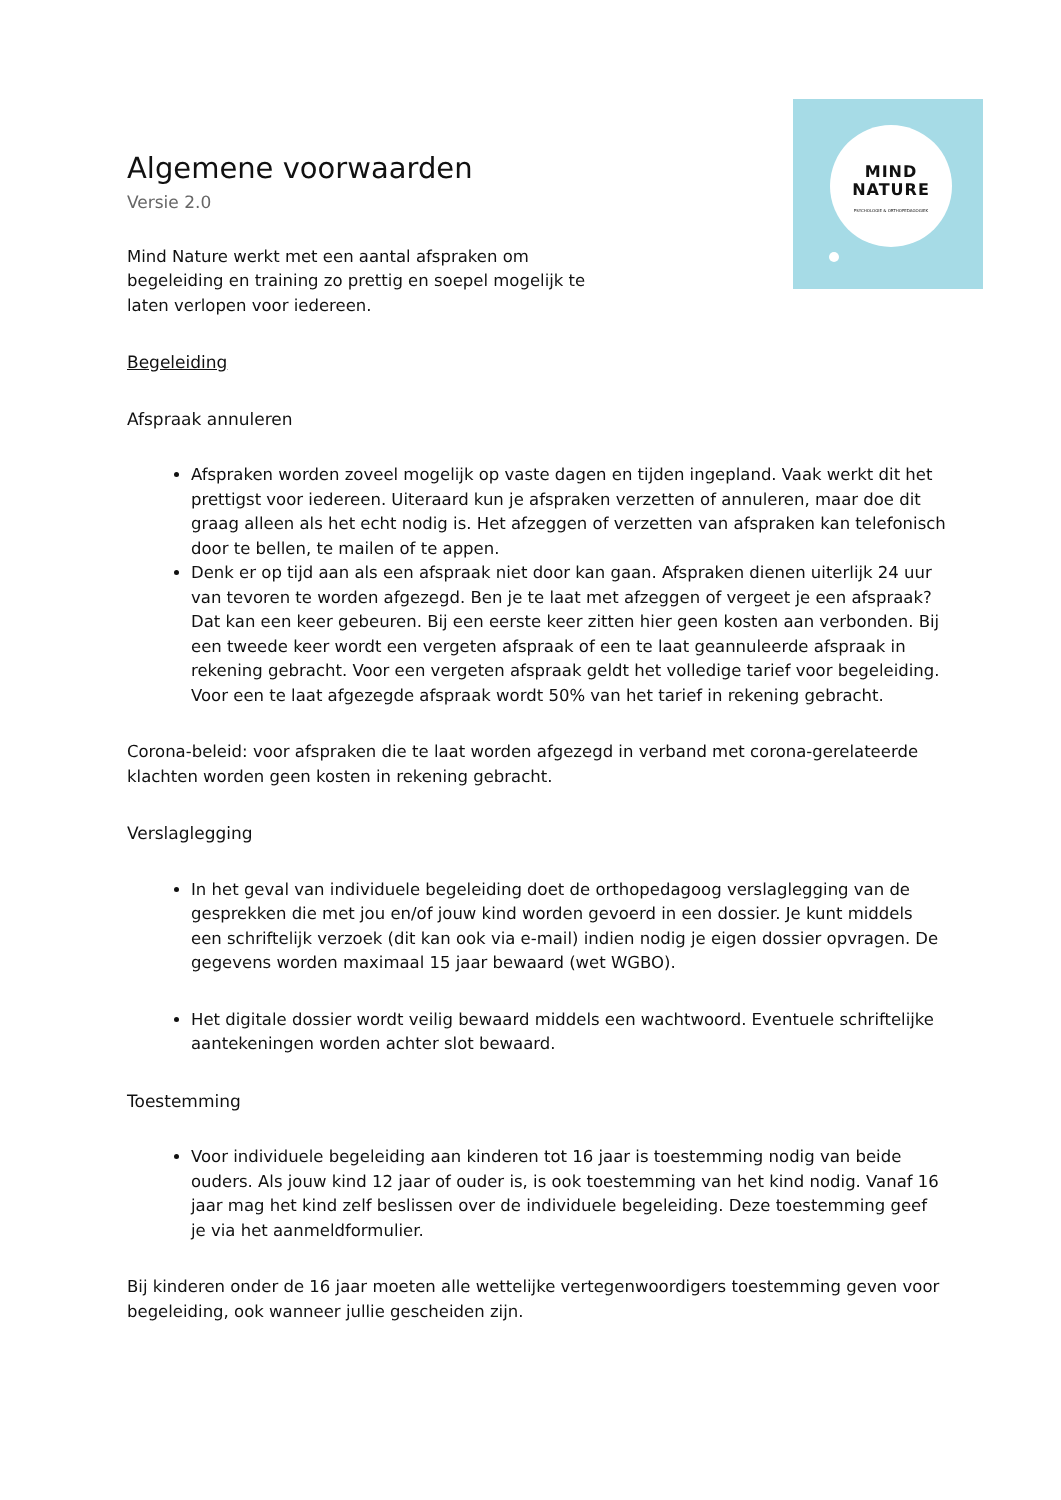MIND
NATURE
PSYCHOLOGIE & ORTHOPEDAGOGIEK
Algemene voorwaarden
Versie 2.0
Mind Nature werkt met een aantal afspraken om begeleiding en training zo prettig en soepel mogelijk te laten verlopen voor iedereen.
Begeleiding
Afspraak annuleren
Afspraken worden zoveel mogelijk op vaste dagen en tijden ingepland. Vaak werkt dit het prettigst voor iedereen. Uiteraard kun je afspraken verzetten of annuleren, maar doe dit graag alleen als het echt nodig is. Het afzeggen of verzetten van afspraken kan telefonisch door te bellen, te mailen of te appen.
Denk er op tijd aan als een afspraak niet door kan gaan. Afspraken dienen uiterlijk 24 uur van tevoren te worden afgezegd. Ben je te laat met afzeggen of vergeet je een afspraak? Dat kan een keer gebeuren. Bij een eerste keer zitten hier geen kosten aan verbonden. Bij een tweede keer wordt een vergeten afspraak of een te laat geannuleerde afspraak in rekening gebracht. Voor een vergeten afspraak geldt het volledige tarief voor begeleiding. Voor een te laat afgezegde afspraak wordt 50% van het tarief in rekening gebracht.
Corona-beleid: voor afspraken die te laat worden afgezegd in verband met corona-gerelateerde klachten worden geen kosten in rekening gebracht.
Verslaglegging
In het geval van individuele begeleiding doet de orthopedagoog verslaglegging van de gesprekken die met jou en/of jouw kind worden gevoerd in een dossier. Je kunt middels een schriftelijk verzoek (dit kan ook via e-mail) indien nodig je eigen dossier opvragen. De gegevens worden maximaal 15 jaar bewaard (wet WGBO).
Het digitale dossier wordt veilig bewaard middels een wachtwoord. Eventuele schriftelijke aantekeningen worden achter slot bewaard.
Toestemming
Voor individuele begeleiding aan kinderen tot 16 jaar is toestemming nodig van beide ouders. Als jouw kind 12 jaar of ouder is, is ook toestemming van het kind nodig. Vanaf 16 jaar mag het kind zelf beslissen over de individuele begeleiding. Deze toestemming geef je via het aanmeldformulier.
Bij kinderen onder de 16 jaar moeten alle wettelijke vertegenwoordigers toestemming geven voor begeleiding, ook wanneer jullie gescheiden zijn.